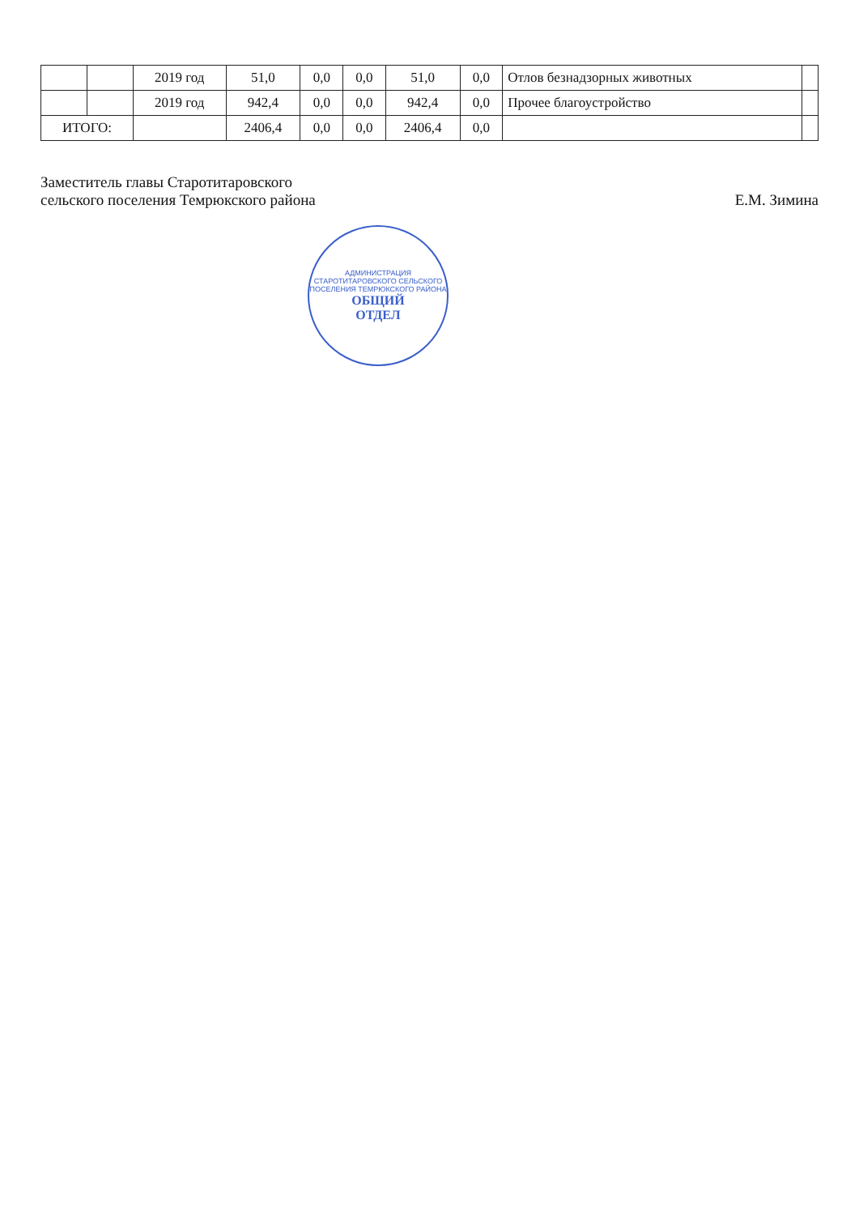| | | 2019 год | 51,0 | 0,0 | 0,0 | 51,0 | 0,0 | Отлов безнадзорных животных | |
| | | 2019 год | 942,4 | 0,0 | 0,0 | 942,4 | 0,0 | Прочее благоустройство | |
| ИТОГО: | | | 2406,4 | 0,0 | 0,0 | 2406,4 | 0,0 | | |
Заместитель главы Старотитаровского
сельского поселения Темрюкского района
Е.М. Зимина
АДМИНИСТРАЦИЯ СТАРОТИТАРОВСКОГО СЕЛЬСКОГО ПОСЕЛЕНИЯ ТЕМРЮКСКОГО РАЙОНА
ОБЩИЙ
ОТДЕЛ